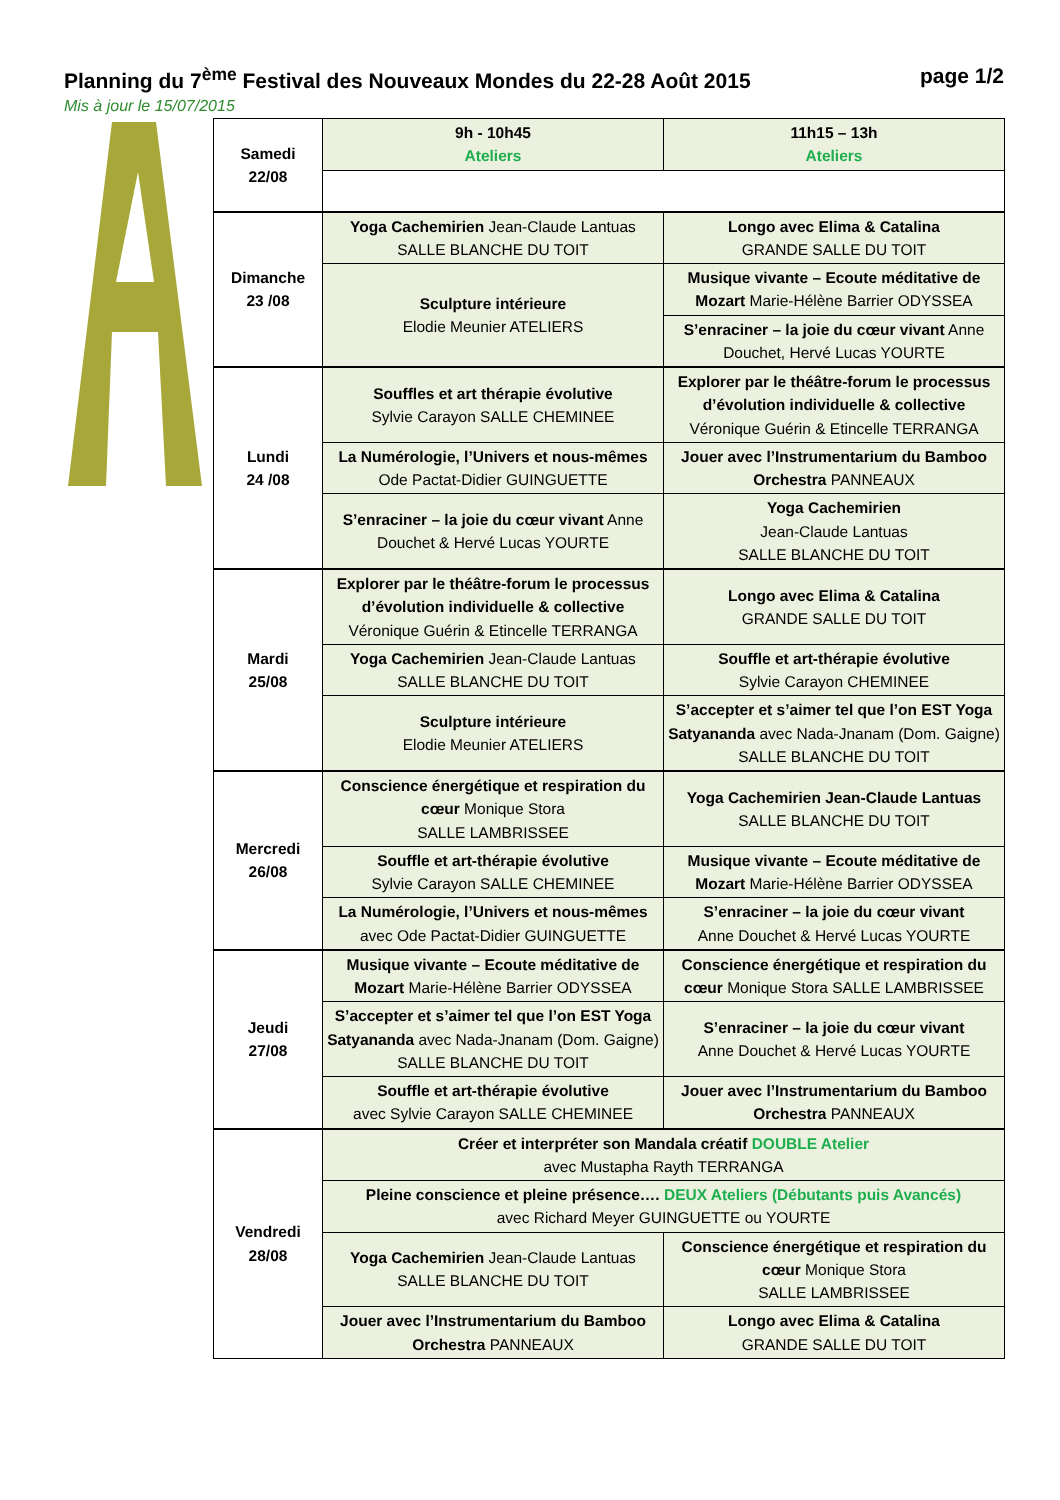Planning du 7<sup>ème</sup> Festival des Nouveaux Mondes du 22-28 Août 2015 page 1/2
Mis à jour le 15/07/2015
| Samedi 22/08 | 9h - 10h45 Ateliers | 11h15 – 13h Ateliers |
| Dimanche 23 /08 | Yoga Cachemirien Jean-Claude Lantuas SALLE BLANCHE DU TOIT | Longo avec Elima & Catalina GRANDE SALLE DU TOIT |
| | Sculpture intérieure Elodie Meunier ATELIERS | Musique vivante – Ecoute méditative de Mozart Marie-Hélène Barrier ODYSSEA |
| | | S’enraciner – la joie du cœur vivant Anne Douchet, Hervé Lucas YOURTE |
| Lundi 24 /08 | Souffles et art thérapie évolutive Sylvie Carayon SALLE CHEMINEE | Explorer par le théâtre-forum le processus d’évolution individuelle & collective Véronique Guérin & Etincelle TERRANGA |
| | La Numérologie, l’Univers et nous-mêmes Ode Pactat-Didier GUINGUETTE | Jouer avec l’Instrumentarium du Bamboo Orchestra PANNEAUX |
| | S’enraciner – la joie du cœur vivant Anne Douchet & Hervé Lucas YOURTE | Yoga Cachemirien Jean-Claude Lantuas SALLE BLANCHE DU TOIT |
| Mardi 25/08 | Explorer par le théâtre-forum le processus d’évolution individuelle & collective Véronique Guérin & Etincelle TERRANGA | Longo avec Elima & Catalina GRANDE SALLE DU TOIT |
| | Yoga Cachemirien Jean-Claude Lantuas SALLE BLANCHE DU TOIT | Souffle et art-thérapie évolutive Sylvie Carayon CHEMINEE |
| | Sculpture intérieure Elodie Meunier ATELIERS | S’accepter et s’aimer tel que l’on EST Yoga Satyananda avec Nada-Jnanam (Dom. Gaigne) SALLE BLANCHE DU TOIT |
| Mercredi 26/08 | Conscience énergétique et respiration du cœur Monique Stora SALLE LAMBRISSEE | Yoga Cachemirien Jean-Claude Lantuas SALLE BLANCHE DU TOIT |
| | Souffle et art-thérapie évolutive Sylvie Carayon SALLE CHEMINEE | Musique vivante – Ecoute méditative de Mozart Marie-Hélène Barrier ODYSSEA |
| | La Numérologie, l’Univers et nous-mêmes avec Ode Pactat-Didier GUINGUETTE | S’enraciner – la joie du cœur vivant Anne Douchet & Hervé Lucas YOURTE |
| Jeudi 27/08 | Musique vivante – Ecoute méditative de Mozart Marie-Hélène Barrier ODYSSEA | Conscience énergétique et respiration du cœur Monique Stora SALLE LAMBRISSEE |
| | S’accepter et s’aimer tel que l’on EST Yoga Satyananda avec Nada-Jnanam (Dom. Gaigne) SALLE BLANCHE DU TOIT | S’enraciner – la joie du cœur vivant Anne Douchet & Hervé Lucas YOURTE |
| | Souffle et art-thérapie évolutive avec Sylvie Carayon SALLE CHEMINEE | Jouer avec l’Instrumentarium du Bamboo Orchestra PANNEAUX |
| Vendredi 28/08 | Créer et interpréter son Mandala créatif DOUBLE Atelier avec Mustapha Rayth TERRANGA | |
| | Pleine conscience et pleine présence…. DEUX Ateliers (Débutants puis Avancés) avec Richard Meyer GUINGUETTE ou YOURTE | |
| | Yoga Cachemirien Jean-Claude Lantuas SALLE BLANCHE DU TOIT | Conscience énergétique et respiration du cœur Monique Stora SALLE LAMBRISSEE |
| | Jouer avec l’Instrumentarium du Bamboo Orchestra PANNEAUX | Longo avec Elima & Catalina GRANDE SALLE DU TOIT |